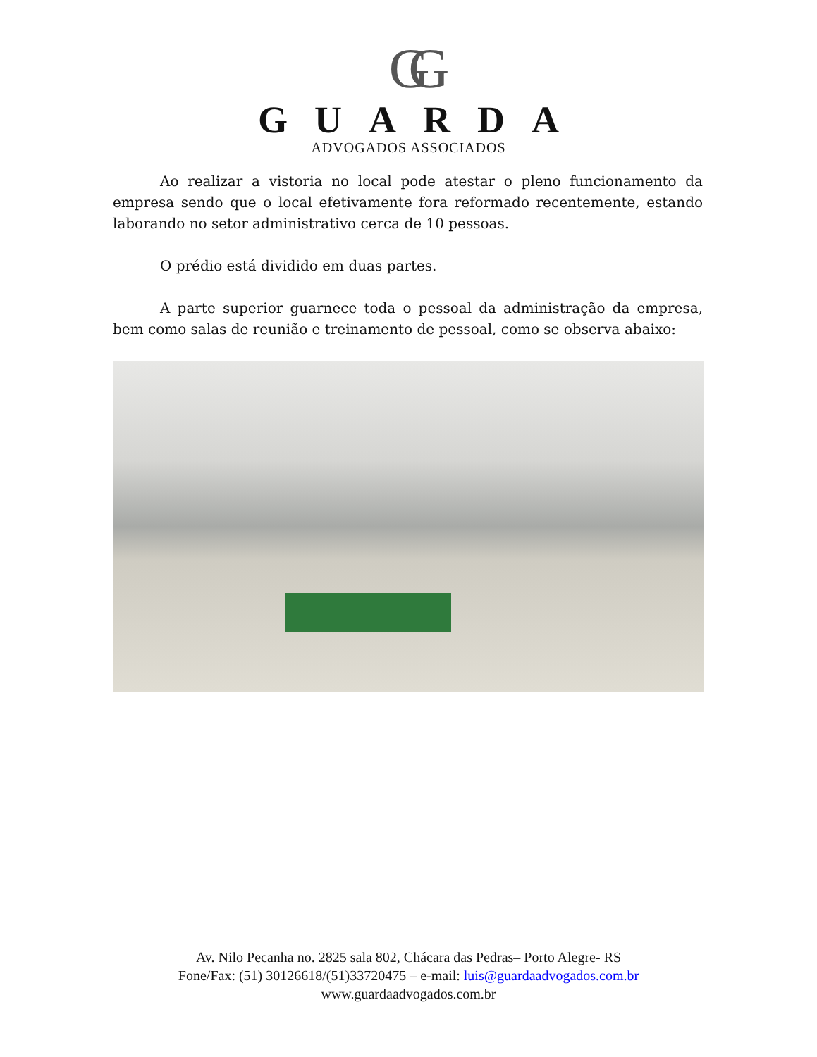GG
GUARDA
ADVOGADOS ASSOCIADOS
Ao realizar a vistoria no local pode atestar o pleno funcionamento da empresa sendo que o local efetivamente fora reformado recentemente, estando laborando no setor administrativo cerca de 10 pessoas.
O prédio está dividido em duas partes.
A parte superior guarnece toda o pessoal da administração da empresa, bem como salas de reunião e treinamento de pessoal, como se observa abaixo:
Av. Nilo Pecanha no. 2825 sala 802, Chácara das Pedras– Porto Alegre- RS
Fone/Fax: (51) 30126618/(51)33720475 – e-mail: luis@guardaadvogados.com.br
www.guardaadvogados.com.br